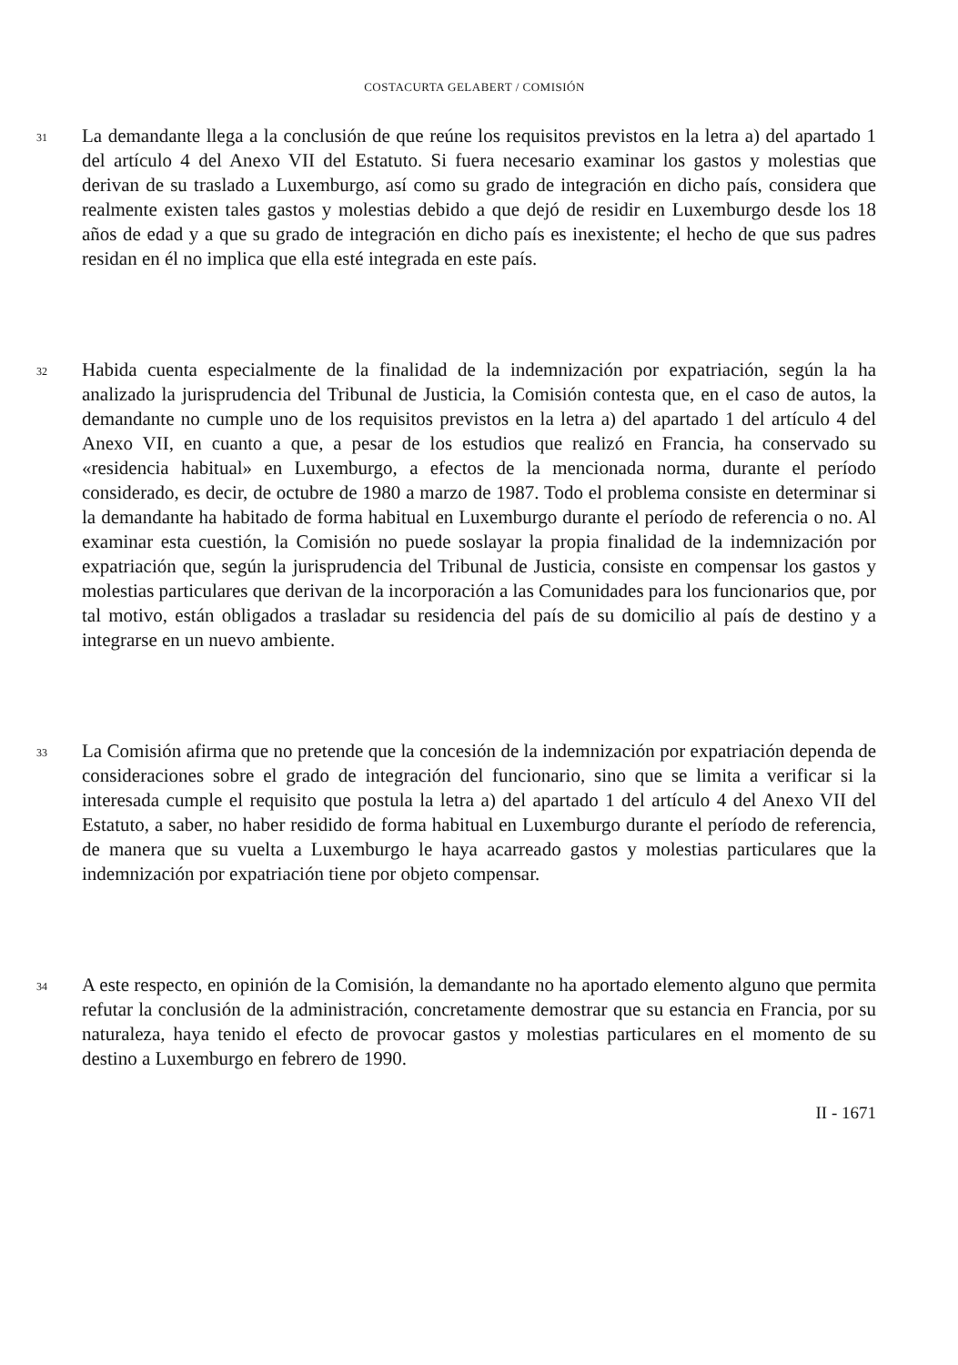COSTACURTA GELABERT / COMISIÓN
31
La demandante llega a la conclusión de que reúne los requisitos previstos en la letra a) del apartado 1 del artículo 4 del Anexo VII del Estatuto. Si fuera necesario examinar los gastos y molestias que derivan de su traslado a Luxemburgo, así como su grado de integración en dicho país, considera que realmente existen tales gastos y molestias debido a que dejó de residir en Luxemburgo desde los 18 años de edad y a que su grado de integración en dicho país es inexistente; el hecho de que sus padres residan en él no implica que ella esté integrada en este país.
32
Habida cuenta especialmente de la finalidad de la indemnización por expatriación, según la ha analizado la jurisprudencia del Tribunal de Justicia, la Comisión contesta que, en el caso de autos, la demandante no cumple uno de los requisitos previstos en la letra a) del apartado 1 del artículo 4 del Anexo VII, en cuanto a que, a pesar de los estudios que realizó en Francia, ha conservado su «residencia habitual» en Luxemburgo, a efectos de la mencionada norma, durante el período considerado, es decir, de octubre de 1980 a marzo de 1987. Todo el problema consiste en determinar si la demandante ha habitado de forma habitual en Luxemburgo durante el período de referencia o no. Al examinar esta cuestión, la Comisión no puede soslayar la propia finalidad de la indemnización por expatriación que, según la jurisprudencia del Tribunal de Justicia, consiste en compensar los gastos y molestias particulares que derivan de la incorporación a las Comunidades para los funcionarios que, por tal motivo, están obligados a trasladar su residencia del país de su domicilio al país de destino y a integrarse en un nuevo ambiente.
33
La Comisión afirma que no pretende que la concesión de la indemnización por expatriación dependa de consideraciones sobre el grado de integración del funcionario, sino que se limita a verificar si la interesada cumple el requisito que postula la letra a) del apartado 1 del artículo 4 del Anexo VII del Estatuto, a saber, no haber residido de forma habitual en Luxemburgo durante el período de referencia, de manera que su vuelta a Luxemburgo le haya acarreado gastos y molestias particulares que la indemnización por expatriación tiene por objeto compensar.
34
A este respecto, en opinión de la Comisión, la demandante no ha aportado elemento alguno que permita refutar la conclusión de la administración, concretamente demostrar que su estancia en Francia, por su naturaleza, haya tenido el efecto de provocar gastos y molestias particulares en el momento de su destino a Luxemburgo en febrero de 1990.
II - 1671